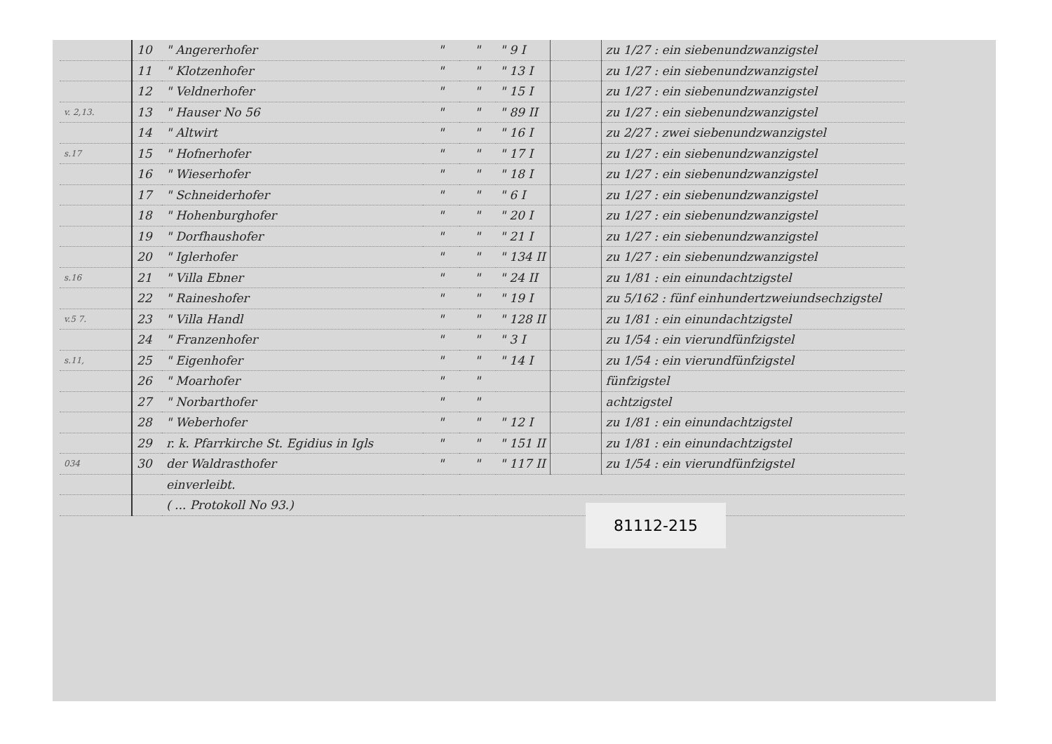| | 10 | " Angererhofer | " | " | " 9 I | | zu 1/27 : ein siebenundzwanzigstel |
| | 11 | " Klotzenhofer | " | " | " 13 I | | zu 1/27 : ein siebenundzwanzigstel |
| | 12 | " Veldnerhofer | " | " | " 15 I | | zu 1/27 : ein siebenundzwanzigstel |
| v. 2,13. | 13 | " Hauser No 56 | " | " | " 89 II | | zu 1/27 : ein siebenundzwanzigstel |
| | 14 | " Altwirt | " | " | " 16 I | | zu 2/27 : zwei siebenundzwanzigstel |
| s.17 | 15 | " Hofnerhofer | " | " | " 17 I | | zu 1/27 : ein siebenundzwanzigstel |
| | 16 | " Wieserhofer | " | " | " 18 I | | zu 1/27 : ein siebenundzwanzigstel |
| | 17 | " Schneiderhofer | " | " | " 6 I | | zu 1/27 : ein siebenundzwanzigstel |
| | 18 | " Hohenburghofer | " | " | " 20 I | | zu 1/27 : ein siebenundzwanzigstel |
| | 19 | " Dorfhaushofer | " | " | " 21 I | | zu 1/27 : ein siebenundzwanzigstel |
| | 20 | " Iglerhofer | " | " | " 134 II | | zu 1/27 : ein siebenundzwanzigstel |
| s.16 | 21 | " Villa Ebner | " | " | " 24 II | | zu 1/81 : ein einundachtzigstel |
| | 22 | " Raineshofer | " | " | " 19 I | | zu 5/162 : fünf einhundertzweiundsechzigstel |
| v.5 7. | 23 | " Villa Handl | " | " | " 128 II | | zu 1/81 : ein einundachtzigstel |
| | 24 | " Franzenhofer | " | " | " 3 I | | zu 1/54 : ein vierundfünfzigstel |
| s.11, | 25 | " Eigenhofer | " | " | " 14 I | | zu 1/54 : ein vierundfünfzigstel |
| | 26 | " Moarhofer | " | " | | | fünfzigstel |
| | 27 | " Norbarthofer | " | " | | | achtzigstel |
| | 28 | " Weberhofer | " | " | " 12 I | | zu 1/81 : ein einundachtzigstel |
| | 29 | r. k. Pfarrkirche St. Egidius in Igls | " | " | " 151 II | | zu 1/81 : ein einundachtzigstel |
| 034 | 30 | der Waldrasthofer | " | " | " 117 II | | zu 1/54 : ein vierundfünfzigstel |
| | | einverleibt. | | | | | |
| | | ( ... Protokoll No 93.) | | | | | |
81112-215